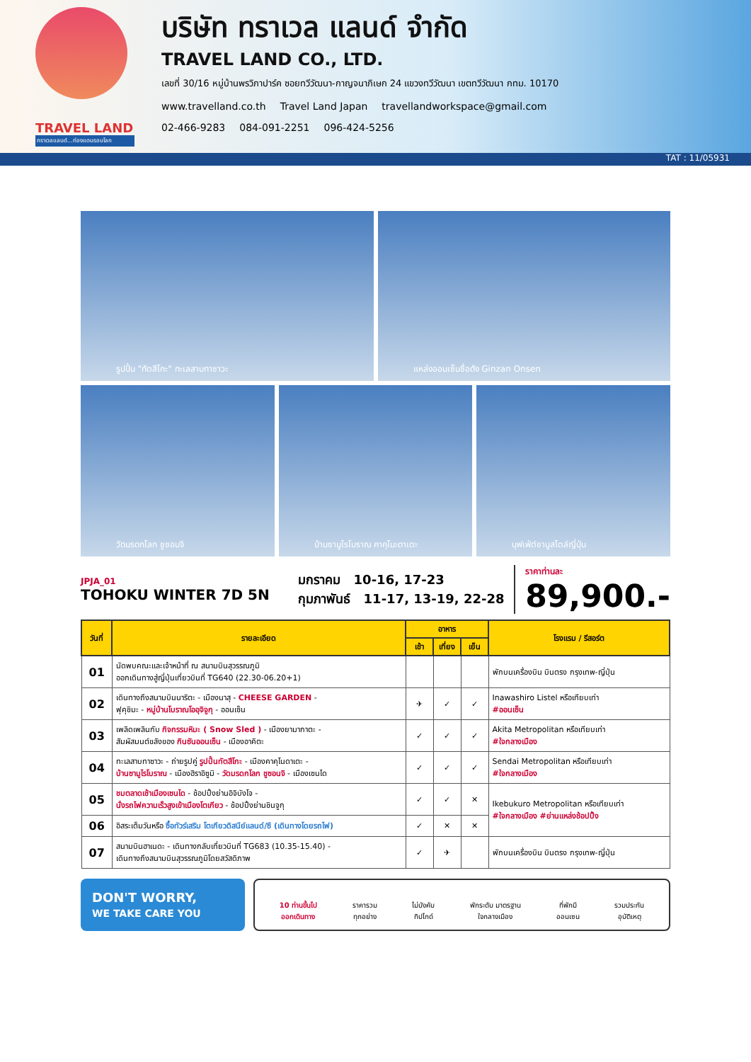TRAVEL LAND
ทราเวลแลนด์...ท่องแดนรอบโลก
บริษัท ทราเวล แลนด์ จำกัด
TRAVEL LAND CO., LTD.
เลขที่ 30/16 หมู่บ้านพรวิภาปาร์ค ซอยทวีวัฒนา-กาญจนาภิเษก 24 แขวงทวีวัฒนา เขตทวีวัฒนา กทม. 10170
www.travelland.co.th Travel Land Japan travellandworkspace@gmail.com
02-466-9283 084-091-2251 096-424-5256
TAT : 11/05931
รูปปั้น "ทัตสึโกะ" ทะเลสาบทาซาวะ
แหล่งออนเซ็นชื่อดัง Ginzan Onsen
วัดมรดกโลก ชูซอนจิ
บ้านซามูไรโบราณ คาคุโนะดาเตะ
บุฟเฟ่ต์ชาบูสไตล์ญี่ปุ่น
JPJA_01
TOHOKU WINTER 7D 5N
มกราคม 10-16, 17-23
กุมภาพันธ์ 11-17, 13-19, 22-28
ราคาท่านละ
89,900.-
| วันที่ | รายละเอียด | อาหาร | | | โรงแรม / รีสอร์ต |
| --- | --- | --- | --- | --- | --- |
| | | เช้า | เที่ยง | เย็น | |
| 01 | นัดพบคณะและเจ้าหน้าที่ ณ สนามบินสุวรรณภูมิ ออกเดินทางสู่ญี่ปุ่นเที่ยวบินที่ TG640 (22.30-06.20+1) | | | | พักบนเครื่องบิน บินตรง กรุงเทพ-ญี่ปุ่น |
| 02 | เดินทางถึงสนามบินนาริตะ - เมืองนาสุ - CHEESE GARDEN - ฟุคุชิมะ - หมู่บ้านโบราณโออุจิจูกุ - ออนเซ็น | ✈ | ✓ | ✓ | Inawashiro Listel หรือเทียบเท่า #ออนเซ็น |
| 03 | เพลิดเพลินกับ กิจกรรมหิมะ ( Snow Sled ) - เมืองยามากาตะ - สัมผัสมนต์ขลังของ กินซันออนเซ็น - เมืองอาคิตะ | ✓ | ✓ | ✓ | Akita Metropolitan หรือเทียบเท่า #ใจกลางเมือง |
| 04 | ทะเลสาบทาซาวะ - ถ่ายรูปคู่ รูปปั้นทัตสึโกะ - เมืองคาคุโนดาเตะ - บ้านซามูไรโบราณ - เมืองฮิราอิซูมิ - วัดมรดกโลก ชูซอนจิ - เมืองเซนได | ✓ | ✓ | ✓ | Sendai Metropolitan หรือเทียบเท่า #ใจกลางเมือง |
| 05 | ชมตลาดเช้าเมืองเซนได - ช้อปปิ้งย่านอิจิบังโจ - นั่งรถไฟความเร็วสูงเข้าเมืองโตเกียว - ช้อปปิ้งย่านชินจูกุ | ✓ | ✓ | ✕ | Ikebukuro Metropolitan หรือเทียบเท่า #ใจกลางเมือง #ย่านแหล่งช้อปปิ้ง |
| 06 | อิสระเต็มวันหรือ ซื้อทัวร์เสริม โตเกียวดิสนีย์แลนด์/ซี (เดินทางโดยรถไฟ) | ✓ | ✕ | ✕ | |
| 07 | สนามบินฮาเนดะ - เดินทางกลับเที่ยวบินที่ TG683 (10.35-15.40) - เดินทางถึงสนามบินสุวรรณภูมิโดยสวัสดิภาพ | ✓ | ✈ | | พักบนเครื่องบิน บินตรง กรุงเทพ-ญี่ปุ่น |
DON'T WORRY,
WE TAKE CARE YOU
10 ท่านขึ้นไป
ออกเดินทาง ราคารวม
ทุกอย่าง ไม่บังคับ
ทิปไกด์ พักระดับ มาตรฐาน
ใจกลางเมือง ที่พักมี
ออนเซน รวมประกัน
อุบัติเหตุ